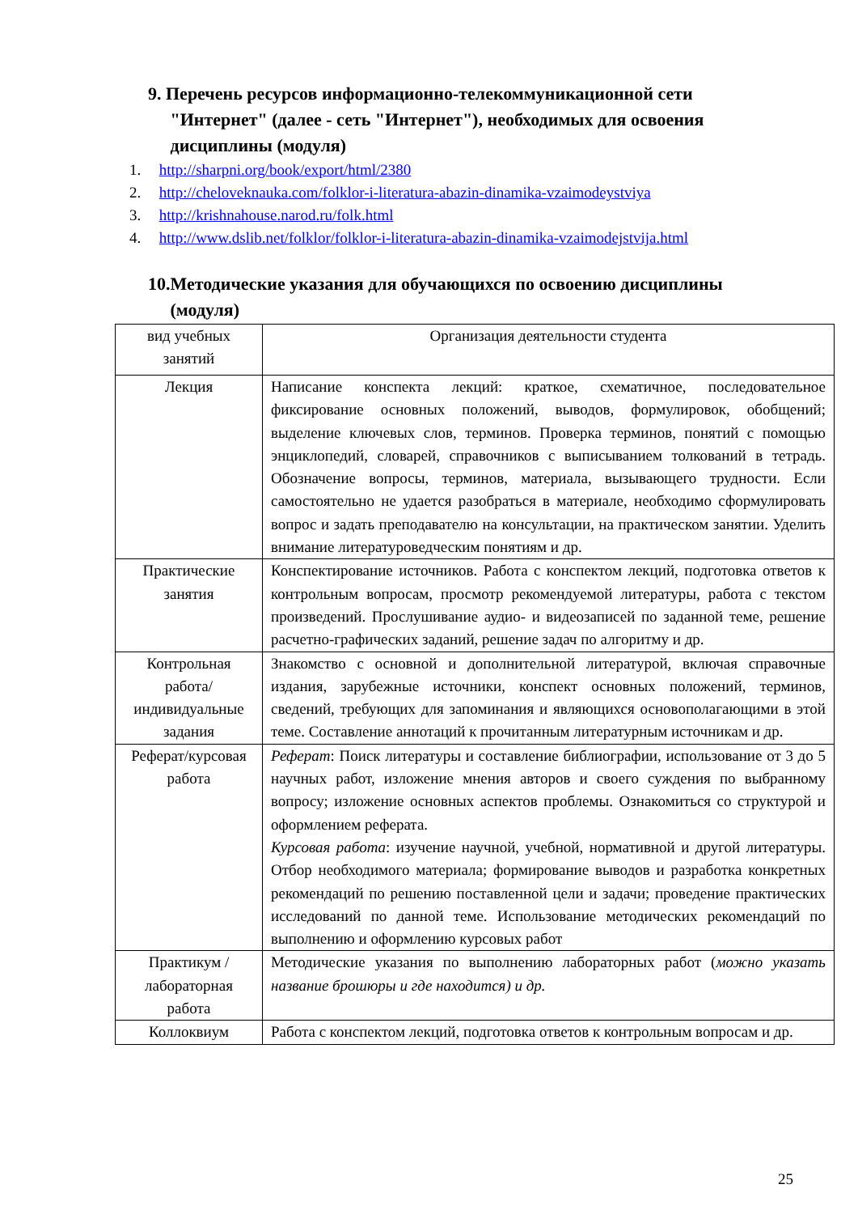9. Перечень ресурсов информационно-телекоммуникационной сети
"Интернет" (далее - сеть "Интернет"), необходимых для освоения
дисциплины (модуля)
1. http://sharpni.org/book/export/html/2380
2. http://cheloveknauka.com/folklor-i-literatura-abazin-dinamika-vzaimodeystviya
3. http://krishnahouse.narod.ru/folk.html
4. http://www.dslib.net/folklor/folklor-i-literatura-abazin-dinamika-vzaimodejstvija.html
10.Методические указания для обучающихся по освоению дисциплины
(модуля)
| вид учебных занятий | Организация деятельности студента |
| --- | --- |
| Лекция | Написание конспекта лекций: краткое, схематичное, последовательное фиксирование основных положений, выводов, формулировок, обобщений; выделение ключевых слов, терминов. Проверка терминов, понятий с помощью энциклопедий, словарей, справочников с выписыванием толкований в тетрадь. Обозначение вопросы, терминов, материала, вызывающего трудности. Если самостоятельно не удается разобраться в материале, необходимо сформулировать вопрос и задать преподавателю на консультации, на практическом занятии. Уделить внимание литературоведческим понятиям и др. |
| Практические занятия | Конспектирование источников. Работа с конспектом лекций, подготовка ответов к контрольным вопросам, просмотр рекомендуемой литературы, работа с текстом произведений. Прослушивание аудио- и видеозаписей по заданной теме, решение расчетно-графических заданий, решение задач по алгоритму и др. |
| Контрольная работа/индивидуальные задания | Знакомство с основной и дополнительной литературой, включая справочные издания, зарубежные источники, конспект основных положений, терминов, сведений, требующих для запоминания и являющихся основополагающими в этой теме. Составление аннотаций к прочитанным литературным источникам и др. |
| Реферат/курсовая работа | Реферат : Поиск литературы и составление библиографии, использование от 3 до 5 научных работ, изложение мнения авторов и своего суждения по выбранному вопросу; изложение основных аспектов проблемы. Ознакомиться со структурой и оформлением реферата. Курсовая работа : изучение научной, учебной, нормативной и другой литературы. Отбор необходимого материала; формирование выводов и разработка конкретных рекомендаций по решению поставленной цели и задачи; проведение практических исследований по данной теме. Использование методических рекомендаций по выполнению и оформлению курсовых работ |
| Практикум / лабораторная работа | Методические указания по выполнению лабораторных работ ( можно указать название брошюры и где находится) и др. |
| Коллоквиум | Работа с конспектом лекций, подготовка ответов к контрольным вопросам и др. |
25